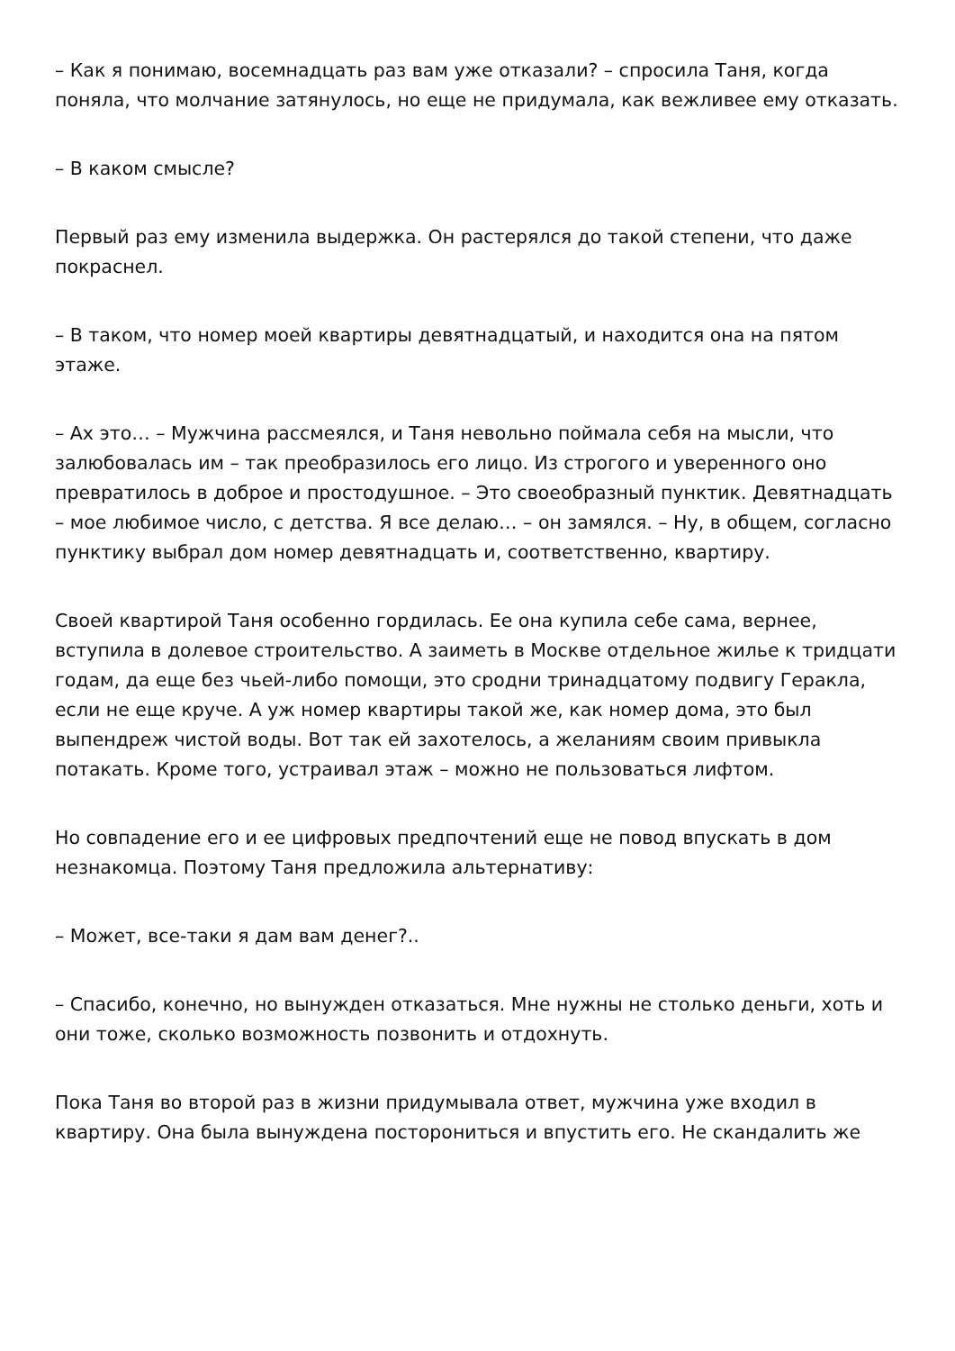– Как я понимаю, восемнадцать раз вам уже отказали? – спросила Таня, когда поняла, что молчание затянулось, но еще не придумала, как вежливее ему отказать.
– В каком смысле?
Первый раз ему изменила выдержка. Он растерялся до такой степени, что даже покраснел.
– В таком, что номер моей квартиры девятнадцатый, и находится она на пятом этаже.
– Ах это… – Мужчина рассмеялся, и Таня невольно поймала себя на мысли, что залюбовалась им – так преобразилось его лицо. Из строгого и уверенного оно превратилось в доброе и простодушное. – Это своеобразный пунктик. Девятнадцать – мое любимое число, с детства. Я все делаю… – он замялся. – Ну, в общем, согласно пунктику выбрал дом номер девятнадцать и, соответственно, квартиру.
Своей квартирой Таня особенно гордилась. Ее она купила себе сама, вернее, вступила в долевое строительство. А заиметь в Москве отдельное жилье к тридцати годам, да еще без чьей-либо помощи, это сродни тринадцатому подвигу Геракла, если не еще круче. А уж номер квартиры такой же, как номер дома, это был выпендреж чистой воды. Вот так ей захотелось, а желаниям своим привыкла потакать. Кроме того, устраивал этаж – можно не пользоваться лифтом.
Но совпадение его и ее цифровых предпочтений еще не повод впускать в дом незнакомца. Поэтому Таня предложила альтернативу:
– Может, все-таки я дам вам денег?..
– Спасибо, конечно, но вынужден отказаться. Мне нужны не столько деньги, хоть и они тоже, сколько возможность позвонить и отдохнуть.
Пока Таня во второй раз в жизни придумывала ответ, мужчина уже входил в квартиру. Она была вынуждена посторониться и впустить его. Не скандалить же